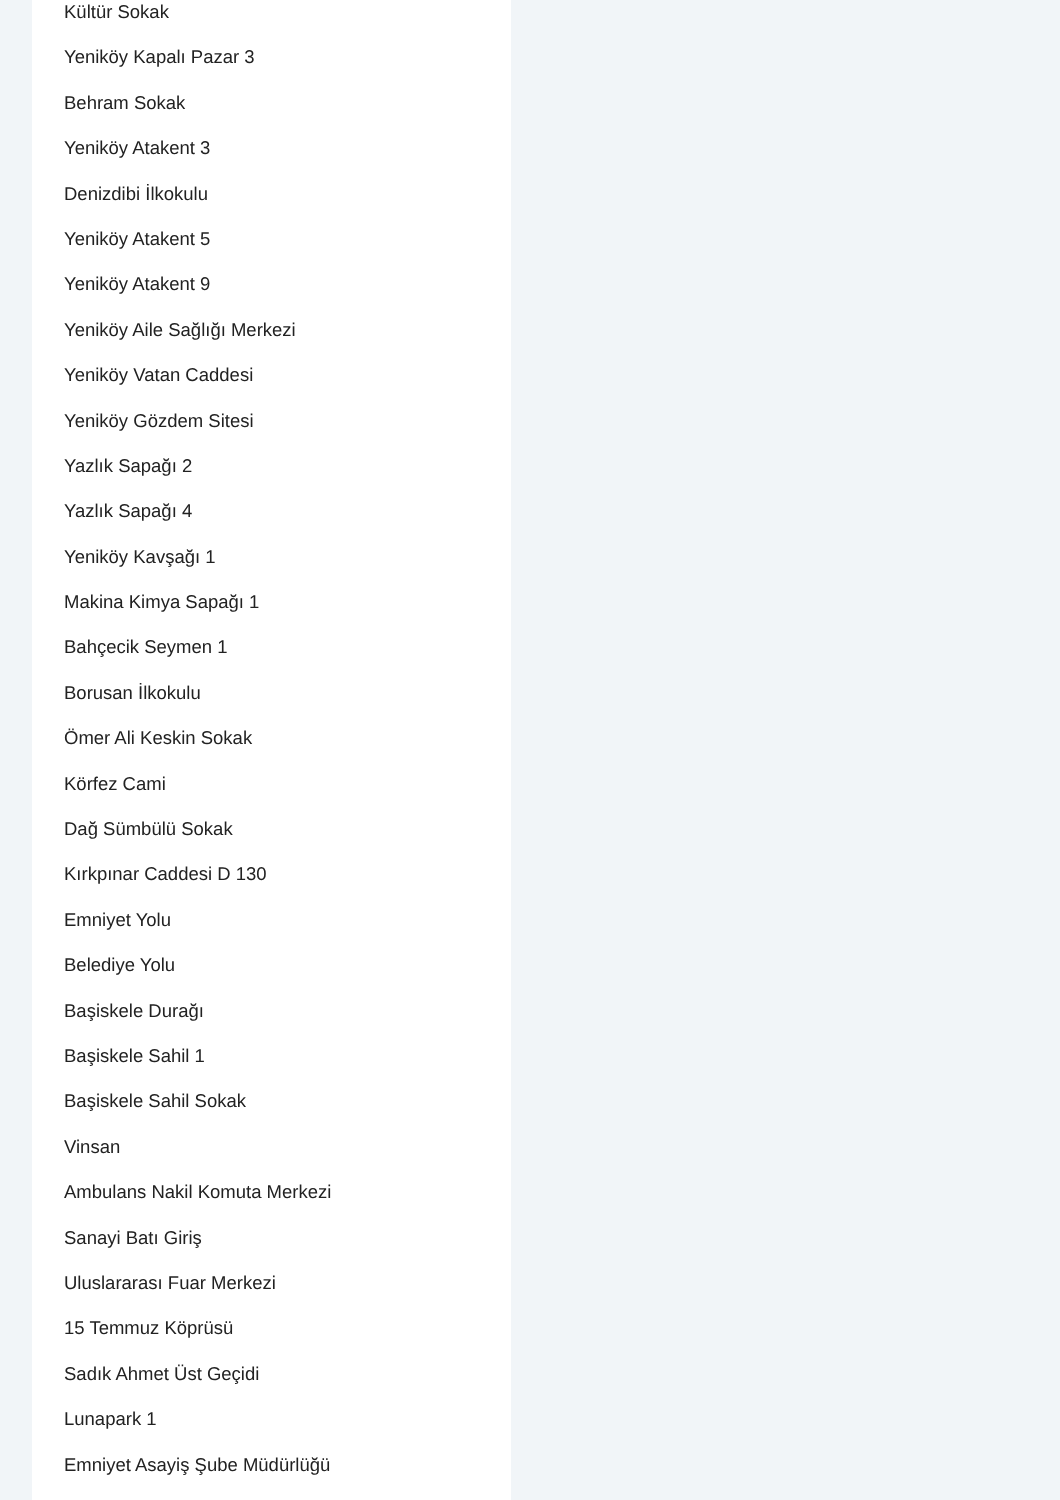Kültür Sokak
Yeniköy Kapalı Pazar 3
Behram Sokak
Yeniköy Atakent 3
Denizdibi İlkokulu
Yeniköy Atakent 5
Yeniköy Atakent 9
Yeniköy Aile Sağlığı Merkezi
Yeniköy Vatan Caddesi
Yeniköy Gözdem Sitesi
Yazlık Sapağı 2
Yazlık Sapağı 4
Yeniköy Kavşağı 1
Makina Kimya Sapağı 1
Bahçecik Seymen 1
Borusan İlkokulu
Ömer Ali Keskin Sokak
Körfez Cami
Dağ Sümbülü Sokak
Kırkpınar Caddesi D 130
Emniyet Yolu
Belediye Yolu
Başiskele Durağı
Başiskele Sahil 1
Başiskele Sahil Sokak
Vinsan
Ambulans Nakil Komuta Merkezi
Sanayi Batı Giriş
Uluslararası Fuar Merkezi
15 Temmuz Köprüsü
Sadık Ahmet Üst Geçidi
Lunapark 1
Emniyet Asayiş Şube Müdürlüğü